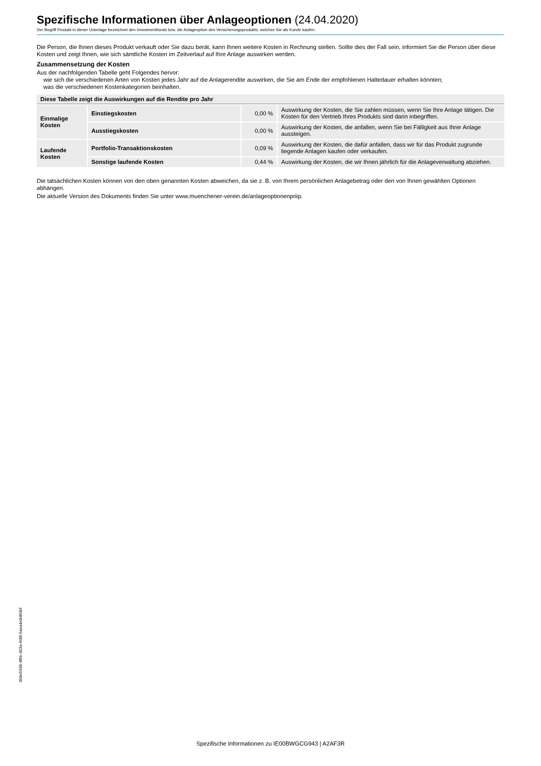Spezifische Informationen über Anlageoptionen (24.04.2020)
Der Begriff Produkt in dieser Unterlage bezeichnet den Investmentfonds bzw. die Anlageoption des Versicherungsprodukts, welches Sie als Kunde kaufen.
Die Person, die Ihnen dieses Produkt verkauft oder Sie dazu berät, kann Ihnen weitere Kosten in Rechnung stellen. Sollte dies der Fall sein, informiert Sie die Person über diese Kosten und zeigt Ihnen, wie sich sämtliche Kosten im Zeitverlauf auf Ihre Anlage auswirken werden.
Zusammensetzung der Kosten
Aus der nachfolgenden Tabelle geht Folgendes hervor:
wie sich die verschiedenen Arten von Kosten jedes Jahr auf die Anlagerendite auswirken, die Sie am Ende der empfohlenen Haltedauer erhalten könnten;
was die verschiedenen Kostenkategorien beinhalten.
| Diese Tabelle zeigt die Auswirkungen auf die Rendite pro Jahr | | | |
| --- | --- | --- | --- |
| Einmalige Kosten | Einstiegskosten | 0,00 % | Auswirkung der Kosten, die Sie zahlen müssen, wenn Sie Ihre Anlage tätigen. Die Kosten für den Vertrieb Ihres Produkts sind darin inbegriffen. |
| | Ausstiegskosten | 0,00 % | Auswirkung der Kosten, die anfallen, wenn Sie bei Fälligkeit aus Ihrer Anlage aussteigen. |
| Laufende Kosten | Portfolio-Transaktionskosten | 0,09 % | Auswirkung der Kosten, die dafür anfallen, dass wir für das Produkt zugrunde liegende Anlagen kaufen oder verkaufen. |
| | Sonstige laufende Kosten | 0,44 % | Auswirkung der Kosten, die wir Ihnen jährlich für die Anlageverwaltung abziehen. |
Die tatsächlichen Kosten können von den oben genannten Kosten abweichen, da sie z. B. von Ihrem persönlichen Anlagebetrag oder den von Ihnen gewählten Optionen abhängen.
Die aktuelle Version des Dokuments finden Sie unter www.muenchener-verein.de/anlageoptionenpriip.
398e5938-4fbb-403a-90f8-6aea4e8db0bf
Spezifische Informationen zu IE00BWGCG943 | A2AF3R